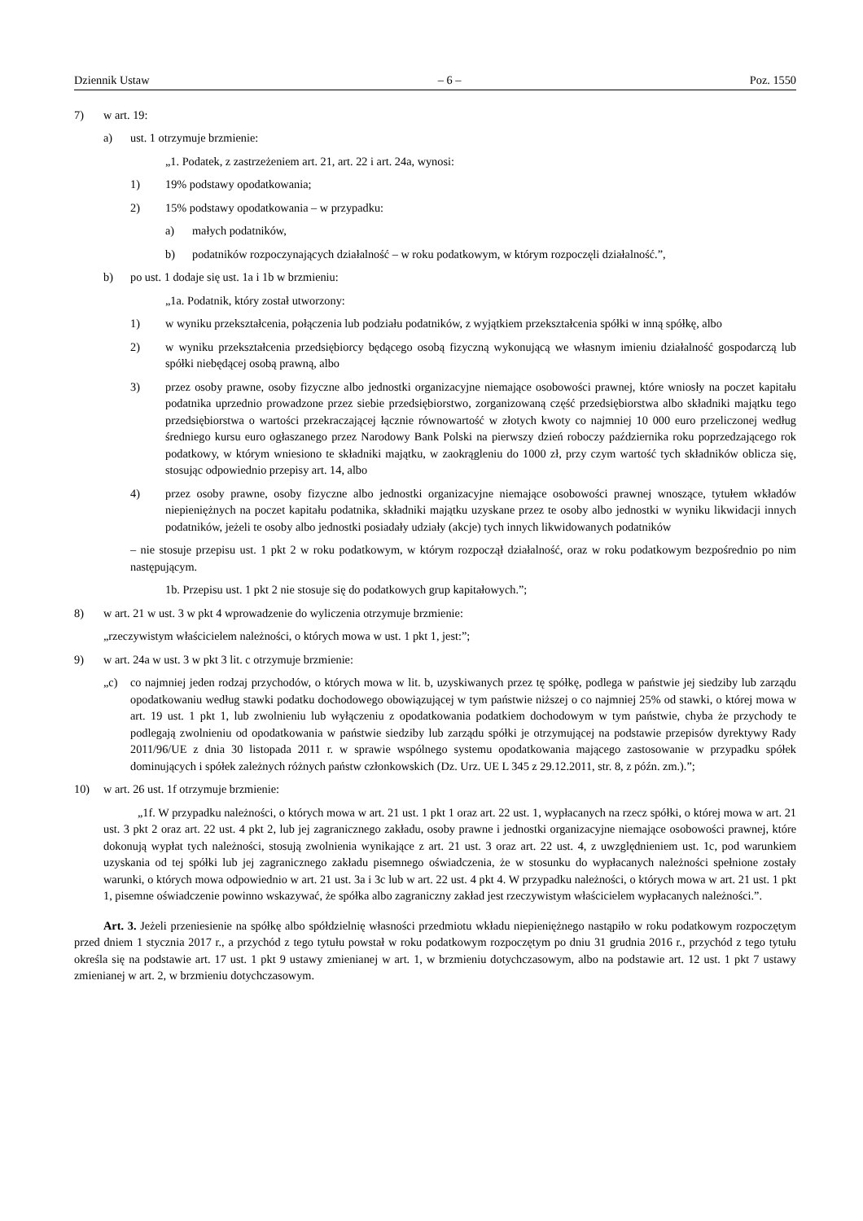Dziennik Ustaw – 6 – Poz. 1550
7) w art. 19:
a) ust. 1 otrzymuje brzmienie:
„1. Podatek, z zastrzeżeniem art. 21, art. 22 i art. 24a, wynosi:
1) 19% podstawy opodatkowania;
2) 15% podstawy opodatkowania – w przypadku:
a) małych podatników,
b) podatników rozpoczynających działalność – w roku podatkowym, w którym rozpoczęli działalność.”,
b) po ust. 1 dodaje się ust. 1a i 1b w brzmieniu:
„1a. Podatnik, który został utworzony:
1) w wyniku przekształcenia, połączenia lub podziału podatników, z wyjątkiem przekształcenia spółki w inną spółkę, albo
2) w wyniku przekształcenia przedsiębiorcy będącego osobą fizyczną wykonującą we własnym imieniu działalność gospodarczą lub spółki niebędącej osobą prawną, albo
3) przez osoby prawne, osoby fizyczne albo jednostki organizacyjne niemające osobowości prawnej, które wniosły na poczet kapitału podatnika uprzednio prowadzone przez siebie przedsiębiorstwo, zorganizowaną część przedsiębiorstwa albo składniki majątku tego przedsiębiorstwa o wartości przekraczającej łącznie równowartość w złotych kwoty co najmniej 10 000 euro przeliczonej według średniego kursu euro ogłaszanego przez Narodowy Bank Polski na pierwszy dzień roboczy października roku poprzedzającego rok podatkowy, w którym wniesiono te składniki majątku, w zaokrągleniu do 1000 zł, przy czym wartość tych składników oblicza się, stosując odpowiednio przepisy art. 14, albo
4) przez osoby prawne, osoby fizyczne albo jednostki organizacyjne niemające osobowości prawnej wnoszące, tytułem wkładów niepieniężnych na poczet kapitału podatnika, składniki majątku uzyskane przez te osoby albo jednostki w wyniku likwidacji innych podatników, jeżeli te osoby albo jednostki posiadały udziały (akcje) tych innych likwidowanych podatników
– nie stosuje przepisu ust. 1 pkt 2 w roku podatkowym, w którym rozpoczął działalność, oraz w roku podatkowym bezpośrednio po nim następującym.
1b. Przepisu ust. 1 pkt 2 nie stosuje się do podatkowych grup kapitałowych.”;
8) w art. 21 w ust. 3 w pkt 4 wprowadzenie do wyliczenia otrzymuje brzmienie:
„rzeczywistym właścicielem należności, o których mowa w ust. 1 pkt 1, jest:”;
9) w art. 24a w ust. 3 w pkt 3 lit. c otrzymuje brzmienie:
„c) co najmniej jeden rodzaj przychodów, o których mowa w lit. b, uzyskiwanych przez tę spółkę, podlega w państwie jej siedziby lub zarządu opodatkowaniu według stawki podatku dochodowego obowiązującej w tym państwie niższej o co najmniej 25% od stawki, o której mowa w art. 19 ust. 1 pkt 1, lub zwolnieniu lub wyłączeniu z opodatkowania podatkiem dochodowym w tym państwie, chyba że przychody te podlegają zwolnieniu od opodatkowania w państwie siedziby lub zarządu spółki je otrzymującej na podstawie przepisów dyrektywy Rady 2011/96/UE z dnia 30 listopada 2011 r. w sprawie wspólnego systemu opodatkowania mającego zastosowanie w przypadku spółek dominujących i spółek zależnych różnych państw członkowskich (Dz. Urz. UE L 345 z 29.12.2011, str. 8, z późn. zm.).”;
10) w art. 26 ust. 1f otrzymuje brzmienie:
„1f. W przypadku należności, o których mowa w art. 21 ust. 1 pkt 1 oraz art. 22 ust. 1, wypłacanych na rzecz spółki, o której mowa w art. 21 ust. 3 pkt 2 oraz art. 22 ust. 4 pkt 2, lub jej zagranicznego zakładu, osoby prawne i jednostki organizacyjne niemające osobowości prawnej, które dokonują wypłat tych należności, stosują zwolnienia wynikające z art. 21 ust. 3 oraz art. 22 ust. 4, z uwzględnieniem ust. 1c, pod warunkiem uzyskania od tej spółki lub jej zagranicznego zakładu pisemnego oświadczenia, że w stosunku do wypłacanych należności spełnione zostały warunki, o których mowa odpowiednio w art. 21 ust. 3a i 3c lub w art. 22 ust. 4 pkt 4. W przypadku należności, o których mowa w art. 21 ust. 1 pkt 1, pisemne oświadczenie powinno wskazywać, że spółka albo zagraniczny zakład jest rzeczywistym właścicielem wypłacanych należności.”.
Art. 3. Jeżeli przeniesienie na spółkę albo spółdzielnię własności przedmiotu wkładu niepieniężnego nastąpiło w roku podatkowym rozpoczętym przed dniem 1 stycznia 2017 r., a przychód z tego tytułu powstał w roku podatkowym rozpoczętym po dniu 31 grudnia 2016 r., przychód z tego tytułu określa się na podstawie art. 17 ust. 1 pkt 9 ustawy zmienianej w art. 1, w brzmieniu dotychczasowym, albo na podstawie art. 12 ust. 1 pkt 7 ustawy zmienianej w art. 2, w brzmieniu dotychczasowym.